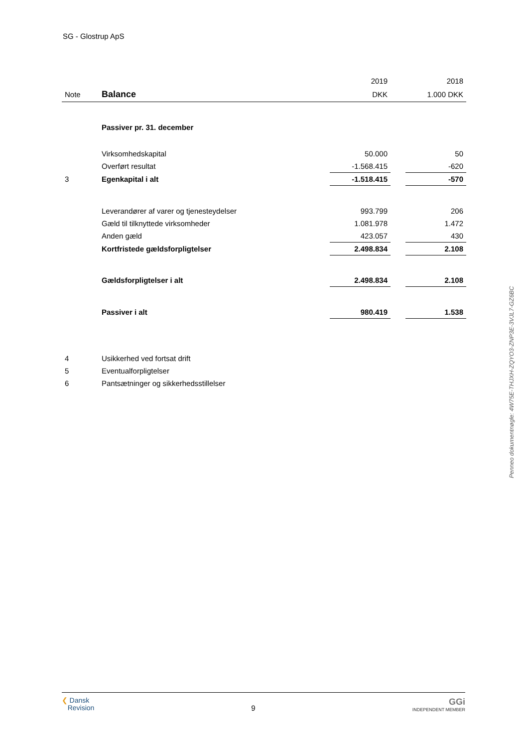SG - Glostrup ApS
| | | 2019 | | 2018 |
| Note | Balance | DKK | | 1.000 DKK |
| | Passiver pr. 31. december | | | |
| | Virksomhedskapital | 50.000 | | 50 |
| | Overført resultat | -1.568.415 | | -620 |
| 3 | Egenkapital i alt | -1.518.415 | | -570 |
| | Leverandører af varer og tjenesteydelser | 993.799 | | 206 |
| | Gæld til tilknyttede virksomheder | 1.081.978 | | 1.472 |
| | Anden gæld | 423.057 | | 430 |
| | Kortfristede gældsforpligtelser | 2.498.834 | | 2.108 |
| | Gældsforpligtelser i alt | 2.498.834 | | 2.108 |
| | Passiver i alt | 980.419 | | 1.538 |
| 4 | Usikkerhed ved fortsat drift | | | |
| 5 | Eventualforpligtelser | | | |
| 6 | Pantsætninger og sikkerhedsstillelser | | | |
Penneo dokumentnøgle: 4W75E-THJXH-ZQYO3-ZNP3E-3VJL7-GZ6BC
❮ Dansk
Revision
9
GGi
INDEPENDENT MEMBER